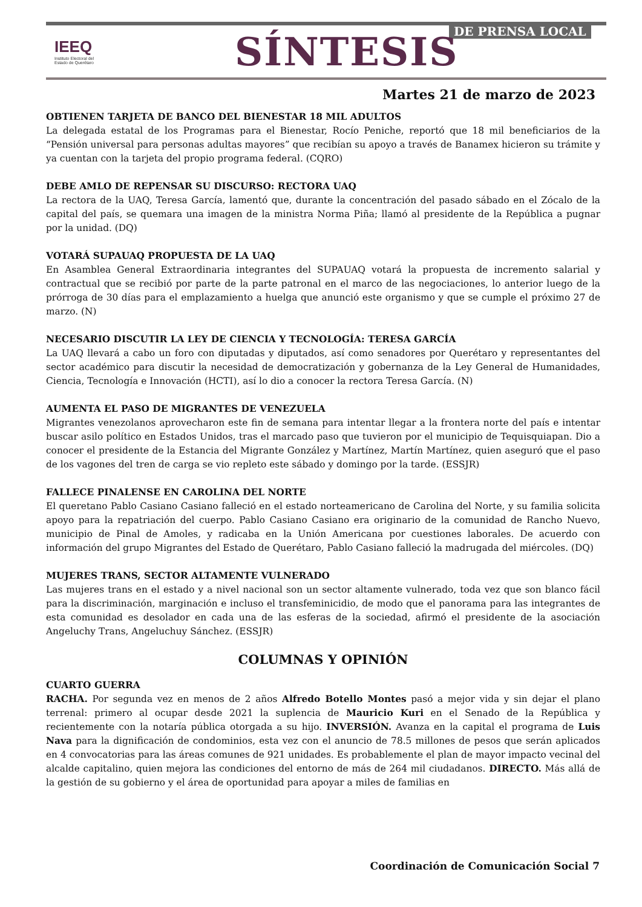IEEQ
Instituto Electoral del
Estado de Querétaro
DE PRENSA LOCAL
SÍNTESIS
Martes 21 de marzo de 2023
OBTIENEN TARJETA DE BANCO DEL BIENESTAR 18 MIL ADULTOS
La delegada estatal de los Programas para el Bienestar, Rocío Peniche, reportó que 18 mil beneficiarios de la “Pensión universal para personas adultas mayores” que recibían su apoyo a través de Banamex hicieron su trámite y ya cuentan con la tarjeta del propio programa federal. (CQRO)
DEBE AMLO DE REPENSAR SU DISCURSO: RECTORA UAQ
La rectora de la UAQ, Teresa García, lamentó que, durante la concentración del pasado sábado en el Zócalo de la capital del país, se quemara una imagen de la ministra Norma Piña; llamó al presidente de la República a pugnar por la unidad. (DQ)
VOTARÁ SUPAUAQ PROPUESTA DE LA UAQ
En Asamblea General Extraordinaria integrantes del SUPAUAQ votará la propuesta de incremento salarial y contractual que se recibió por parte de la parte patronal en el marco de las negociaciones, lo anterior luego de la prórroga de 30 días para el emplazamiento a huelga que anunció este organismo y que se cumple el próximo 27 de marzo. (N)
NECESARIO DISCUTIR LA LEY DE CIENCIA Y TECNOLOGÍA: TERESA GARCÍA
La UAQ llevará a cabo un foro con diputadas y diputados, así como senadores por Querétaro y representantes del sector académico para discutir la necesidad de democratización y gobernanza de la Ley General de Humanidades, Ciencia, Tecnología e Innovación (HCTI), así lo dio a conocer la rectora Teresa García. (N)
AUMENTA EL PASO DE MIGRANTES DE VENEZUELA
Migrantes venezolanos aprovecharon este fin de semana para intentar llegar a la frontera norte del país e intentar buscar asilo político en Estados Unidos, tras el marcado paso que tuvieron por el municipio de Tequisquiapan. Dio a conocer el presidente de la Estancia del Migrante González y Martínez, Martín Martínez, quien aseguró que el paso de los vagones del tren de carga se vio repleto este sábado y domingo por la tarde. (ESSJR)
FALLECE PINALENSE EN CAROLINA DEL NORTE
El queretano Pablo Casiano Casiano falleció en el estado norteamericano de Carolina del Norte, y su familia solicita apoyo para la repatriación del cuerpo. Pablo Casiano Casiano era originario de la comunidad de Rancho Nuevo, municipio de Pinal de Amoles, y radicaba en la Unión Americana por cuestiones laborales. De acuerdo con información del grupo Migrantes del Estado de Querétaro, Pablo Casiano falleció la madrugada del miércoles. (DQ)
MUJERES TRANS, SECTOR ALTAMENTE VULNERADO
Las mujeres trans en el estado y a nivel nacional son un sector altamente vulnerado, toda vez que son blanco fácil para la discriminación, marginación e incluso el transfeminicidio, de modo que el panorama para las integrantes de esta comunidad es desolador en cada una de las esferas de la sociedad, afirmó el presidente de la asociación Angeluchy Trans, Angeluchuy Sánchez. (ESSJR)
COLUMNAS Y OPINIÓN
CUARTO GUERRA
RACHA. Por segunda vez en menos de 2 años Alfredo Botello Montes pasó a mejor vida y sin dejar el plano terrenal: primero al ocupar desde 2021 la suplencia de Mauricio Kuri en el Senado de la República y recientemente con la notaría pública otorgada a su hijo. INVERSIÓN. Avanza en la capital el programa de Luis Nava para la dignificación de condominios, esta vez con el anuncio de 78.5 millones de pesos que serán aplicados en 4 convocatorias para las áreas comunes de 921 unidades. Es probablemente el plan de mayor impacto vecinal del alcalde capitalino, quien mejora las condiciones del entorno de más de 264 mil ciudadanos. DIRECTO. Más allá de la gestión de su gobierno y el área de oportunidad para apoyar a miles de familias en
Coordinación de Comunicación Social 7